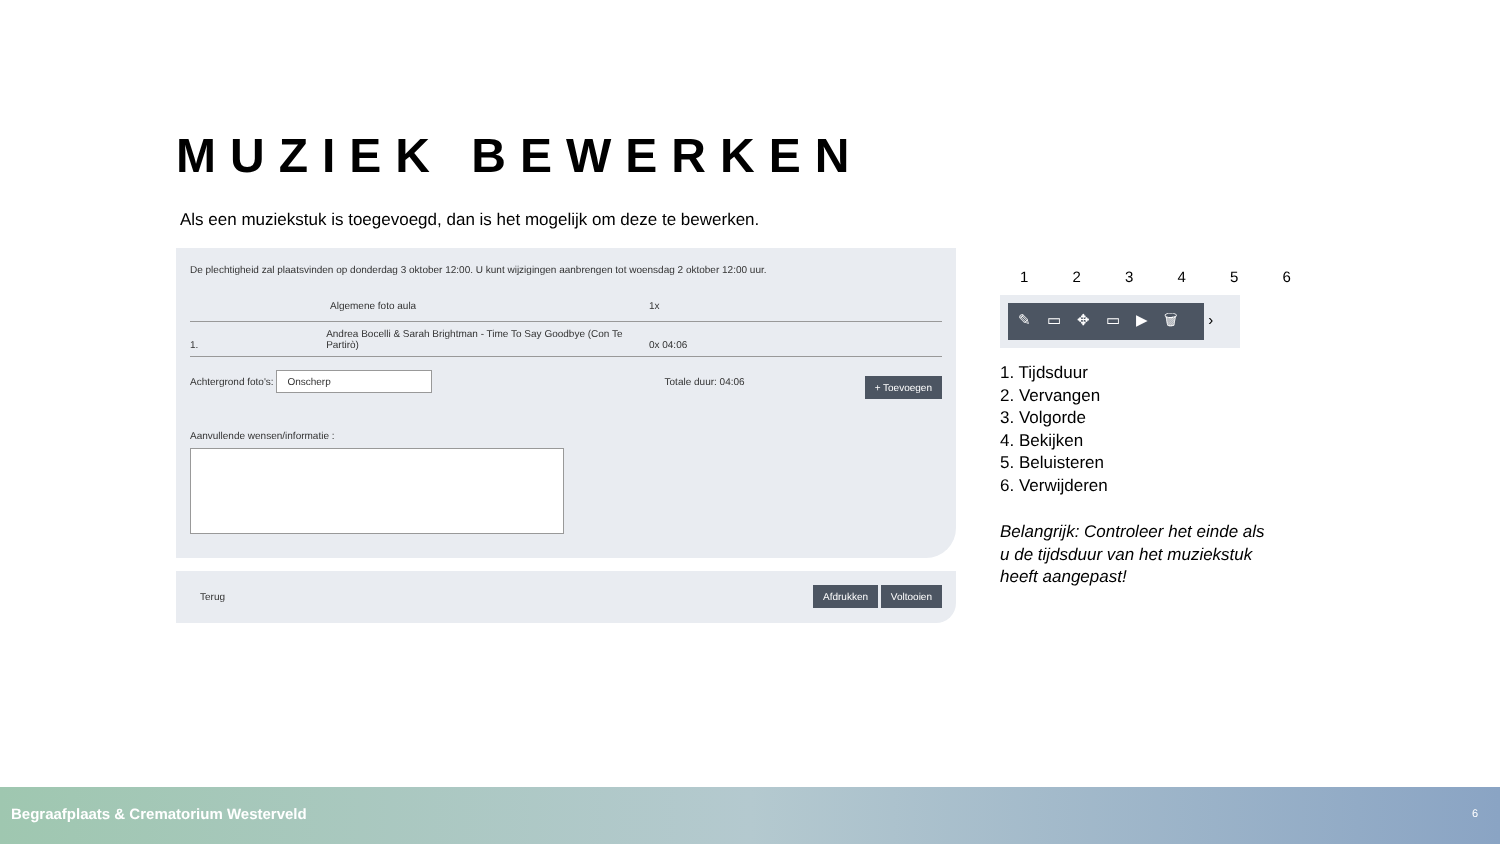MUZIEK BEWERKEN
Als een muziekstuk is toegevoegd, dan is het mogelijk om deze te bewerken.
De plechtigheid zal plaatsvinden op donderdag 3 oktober 12:00. U kunt wijzigingen aanbrengen tot woensdag 2 oktober 12:00 uur.
Algemene foto aula 1x
1. Andrea Bocelli & Sarah Brightman - Time To Say Goodbye (Con Te Partirò) 0x 04:06
Achtergrond foto's: Onscherp Totale duur: 04:06 + Toevoegen
Aanvullende wensen/informatie :
Terug
Afdrukken Voltooien
1 2 3 4 5 6
✎▭✥▭▶🗑 ›
1. Tijdsduur
2. Vervangen
3. Volgorde
4. Bekijken
5. Beluisteren
6. Verwijderen
Belangrijk: Controleer het einde als u de tijdsduur van het muziekstuk heeft aangepast!
Begraafplaats & Crematorium Westerveld 6